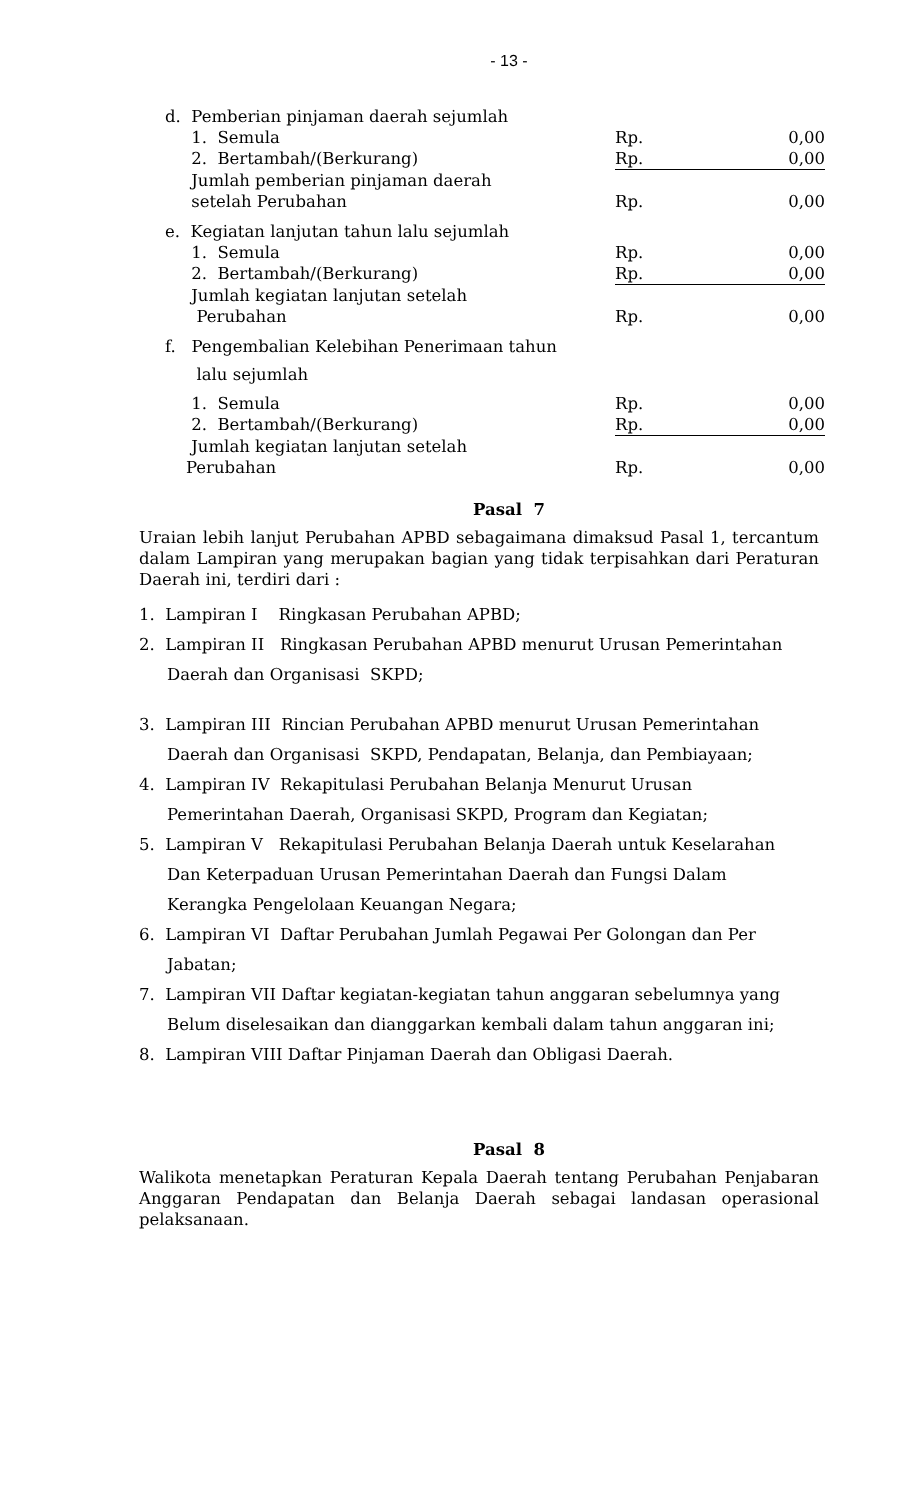- 13 -
| d. Pemberian pinjaman daerah sejumlah | | |
| 1. Semula | Rp. | 0,00 |
| 2. Bertambah/(Berkurang) | Rp. | 0,00 |
| Jumlah pemberian pinjaman daerah setelah Perubahan | Rp. | 0,00 |
| e. Kegiatan lanjutan tahun lalu sejumlah | | |
| 1. Semula | Rp. | 0,00 |
| 2. Bertambah/(Berkurang) | Rp. | 0,00 |
| Jumlah kegiatan lanjutan setelah Perubahan | Rp. | 0,00 |
| f. Pengembalian Kelebihan Penerimaan tahun lalu sejumlah | | |
| 1. Semula | Rp. | 0,00 |
| 2. Bertambah/(Berkurang) | Rp. | 0,00 |
| Jumlah kegiatan lanjutan setelah Perubahan | Rp. | 0,00 |
Pasal 7
Uraian lebih lanjut Perubahan APBD sebagaimana dimaksud Pasal 1, tercantum dalam Lampiran yang merupakan bagian yang tidak terpisahkan dari Peraturan Daerah ini, terdiri dari :
1. Lampiran I Ringkasan Perubahan APBD;
2. Lampiran II Ringkasan Perubahan APBD menurut Urusan Pemerintahan
Daerah dan Organisasi SKPD;
3. Lampiran III Rincian Perubahan APBD menurut Urusan Pemerintahan
Daerah dan Organisasi SKPD, Pendapatan, Belanja, dan Pembiayaan;
4. Lampiran IV Rekapitulasi Perubahan Belanja Menurut Urusan
Pemerintahan Daerah, Organisasi SKPD, Program dan Kegiatan;
5. Lampiran V Rekapitulasi Perubahan Belanja Daerah untuk Keselarahan
Dan Keterpaduan Urusan Pemerintahan Daerah dan Fungsi Dalam
Kerangka Pengelolaan Keuangan Negara;
6. Lampiran VI Daftar Perubahan Jumlah Pegawai Per Golongan dan Per
Jabatan;
7. Lampiran VII Daftar kegiatan-kegiatan tahun anggaran sebelumnya yang
Belum diselesaikan dan dianggarkan kembali dalam tahun anggaran ini;
8. Lampiran VIII Daftar Pinjaman Daerah dan Obligasi Daerah.
Pasal 8
Walikota menetapkan Peraturan Kepala Daerah tentang Perubahan Penjabaran Anggaran Pendapatan dan Belanja Daerah sebagai landasan operasional pelaksanaan.